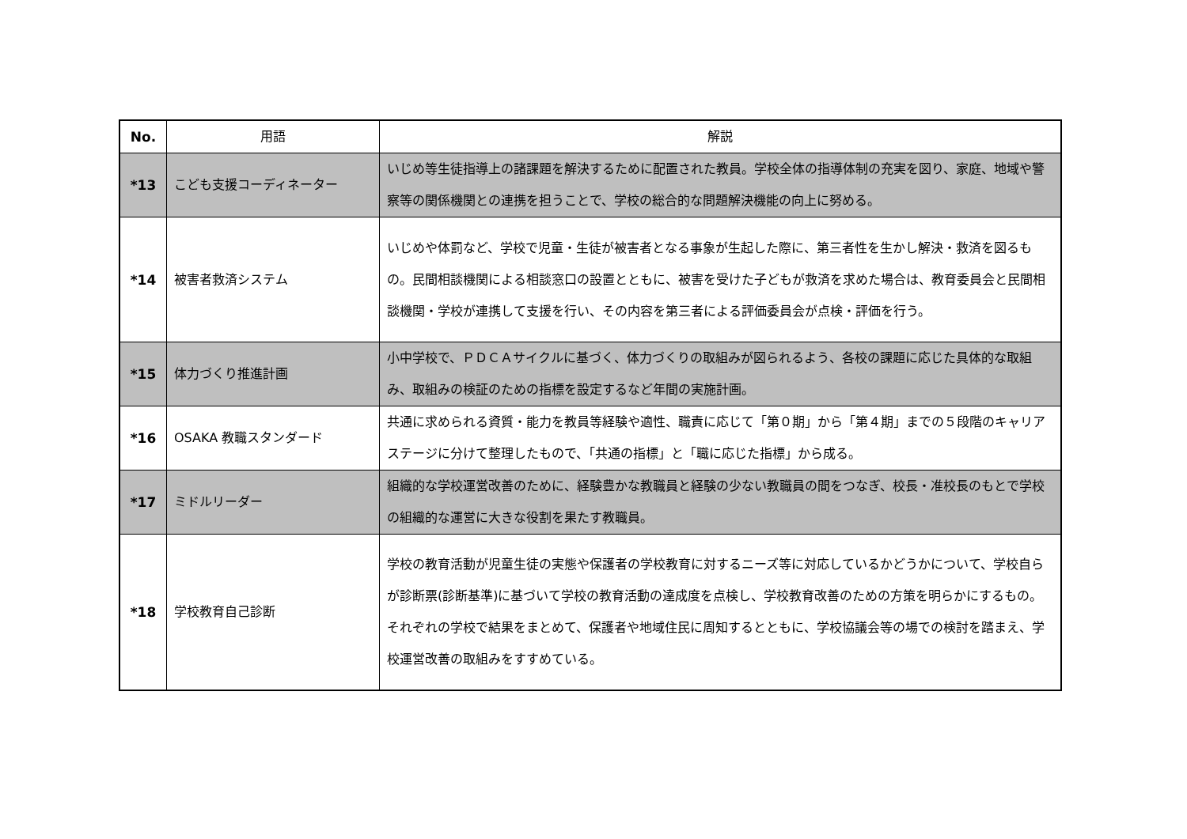| No. | 用語 | 解説 |
| --- | --- | --- |
| *13 | こども支援コーディネーター | いじめ等生徒指導上の諸課題を解決するために配置された教員。学校全体の指導体制の充実を図り、家庭、地域や警察等の関係機関との連携を担うことで、学校の総合的な問題解決機能の向上に努める。 |
| *14 | 被害者救済システム | いじめや体罰など、学校で児童・生徒が被害者となる事象が生起した際に、第三者性を生かし解決・救済を図るもの。民間相談機関による相談窓口の設置とともに、被害を受けた子どもが救済を求めた場合は、教育委員会と民間相談機関・学校が連携して支援を行い、その内容を第三者による評価委員会が点検・評価を行う。 |
| *15 | 体力づくり推進計画 | 小中学校で、ＰＤＣＡサイクルに基づく、体力づくりの取組みが図られるよう、各校の課題に応じた具体的な取組み、取組みの検証のための指標を設定するなど年間の実施計画。 |
| *16 | OSAKA 教職スタンダード | 共通に求められる資質・能力を教員等経験や適性、職責に応じて「第０期」から「第４期」までの５段階のキャリアステージに分けて整理したもので、「共通の指標」と「職に応じた指標」から成る。 |
| *17 | ミドルリーダー | 組織的な学校運営改善のために、経験豊かな教職員と経験の少ない教職員の間をつなぎ、校長・准校長のもとで学校の組織的な運営に大きな役割を果たす教職員。 |
| *18 | 学校教育自己診断 | 学校の教育活動が児童生徒の実態や保護者の学校教育に対するニーズ等に対応しているかどうかについて、学校自らが診断票(診断基準)に基づいて学校の教育活動の達成度を点検し、学校教育改善のための方策を明らかにするもの。それぞれの学校で結果をまとめて、保護者や地域住民に周知するとともに、学校協議会等の場での検討を踏まえ、学校運営改善の取組みをすすめている。 |